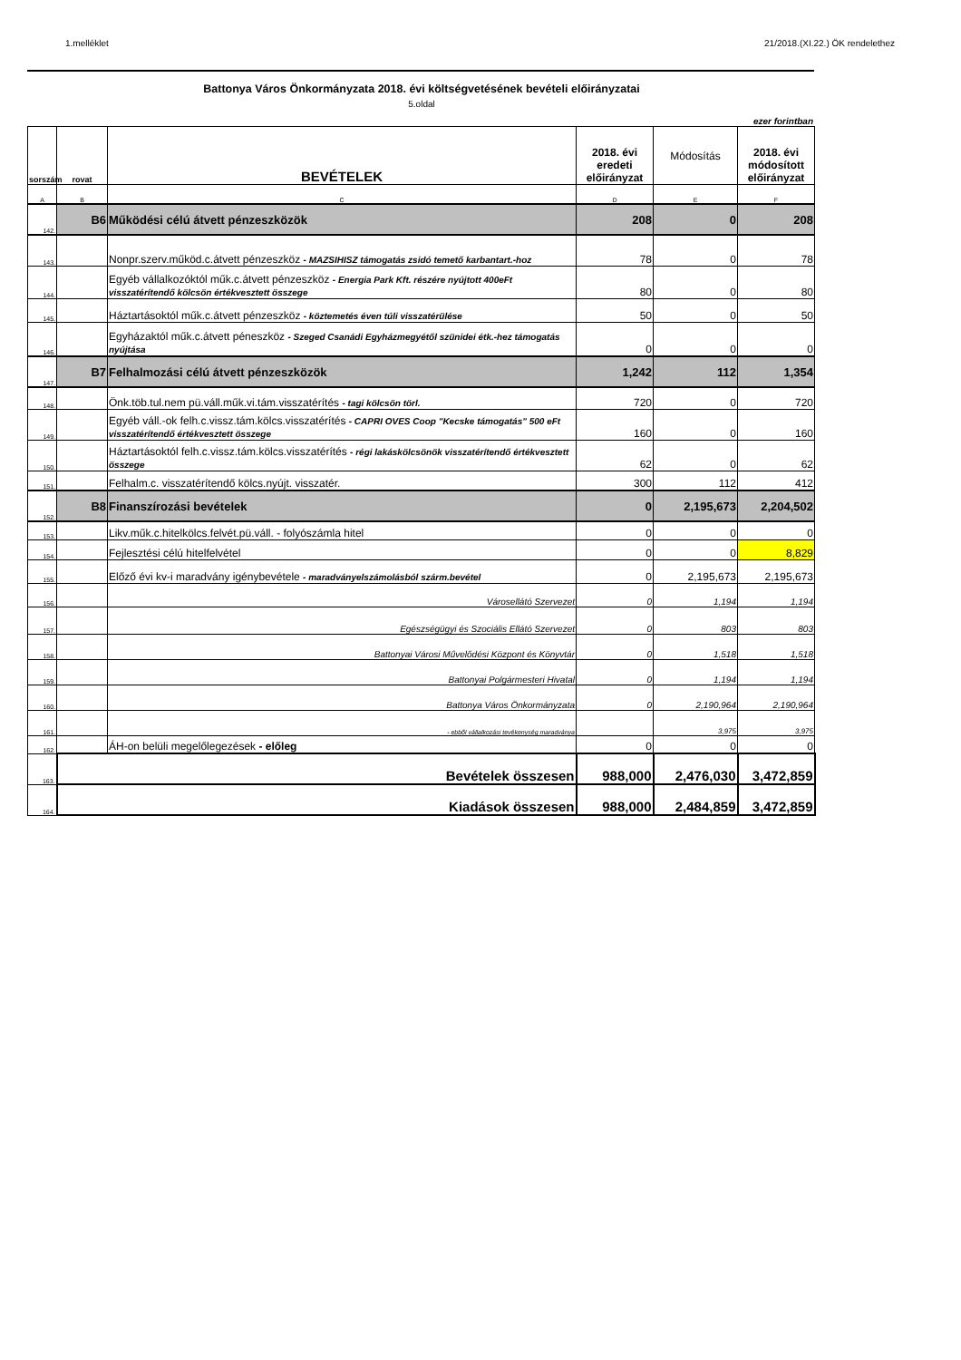1.melléklet 21/2018.(XI.22.) ÖK rendelethez
Battonya Város Önkormányzata 2018. évi költségvetésének bevételi előirányzatai
5.oldal
ezer forintban
| sorszám | rovat | BEVÉTELEK | 2018. évi eredeti előirányzat | Módosítás | 2018. évi módosított előirányzat |
| --- | --- | --- | --- | --- | --- |
| A | B | C | D | E | F |
| 142. | B6 | Működési célú átvett pénzeszközök | 208 | 0 | 208 |
| 143. | | Nonpr.szerv.működ.c.átvett pénzeszköz - MAZSIHISZ támogatás zsidó temető karbantart.-hoz | 78 | 0 | 78 |
| 144. | | Egyéb vállalkozóktól műk.c.átvett pénzeszköz - Energia Park Kft. részére nyújtott 400eFt visszatérítendő kölcsön értékvesztett összege | 80 | 0 | 80 |
| 145. | | Háztartásoktól műk.c.átvett pénzeszköz - köztemetés éven túli visszatérülése | 50 | 0 | 50 |
| 146. | | Egyházaktól műk.c.átvett péneszköz - Szeged Csanádi Egyházmegyétől szünidei étk.-hez támogatás nyújtása | 0 | 0 | 0 |
| 147. | B7 | Felhalmozási célú átvett pénzeszközök | 1,242 | 112 | 1,354 |
| 148. | | Önk.töb.tul.nem pü.váll.műk.vi.tám.visszatérítés - tagi kölcsön törl. | 720 | 0 | 720 |
| 149. | | Egyéb váll.-ok felh.c.vissz.tám.kölcs.visszatérítés - CAPRI OVES Coop "Kecske támogatás" 500 eFt visszatérítendő értékvesztett összege | 160 | 0 | 160 |
| 150. | | Háztartásoktól felh.c.vissz.tám.kölcs.visszatérítés - régi lakáskölcsönök visszatérítendő értékvesztett összege | 62 | 0 | 62 |
| 151. | | Felhalm.c. visszatérítendő kölcs.nyújt. visszatér. | 300 | 112 | 412 |
| 152. | B8 | Finanszírozási bevételek | 0 | 2,195,673 | 2,204,502 |
| 153. | | Likv.műk.c.hitelkölcs.felvét.pü.váll. - folyószámla hitel | 0 | 0 | 0 |
| 154. | | Fejlesztési célú hitelfelvétel | 0 | 0 | 8,829 |
| 155. | | Előző évi kv-i maradvány igénybevétele - maradványelszámolásból szárm.bevétel | 0 | 2,195,673 | 2,195,673 |
| 156. | | Városellátó Szervezet | 0 | 1,194 | 1,194 |
| 157. | | Egészségügyi és Szociális Ellátó Szervezet | 0 | 803 | 803 |
| 158. | | Battonyai Városi Művelődési Központ és Könyvtár | 0 | 1,518 | 1,518 |
| 159. | | Battonyai Polgármesteri Hivatal | 0 | 1,194 | 1,194 |
| 160. | | Battonya Város Önkormányzata | 0 | 2,190,964 | 2,190,964 |
| 161. | | - ebből vállalkozási tevékenység maradványa | | 3,975 | 3,975 |
| 162. | | ÁH-on belüli megelőlegezések - előleg | 0 | 0 | 0 |
| 163. | Bevételek összesen | | 988,000 | 2,476,030 | 3,472,859 |
| 164. | Kiadások összesen | | 988,000 | 2,484,859 | 3,472,859 |